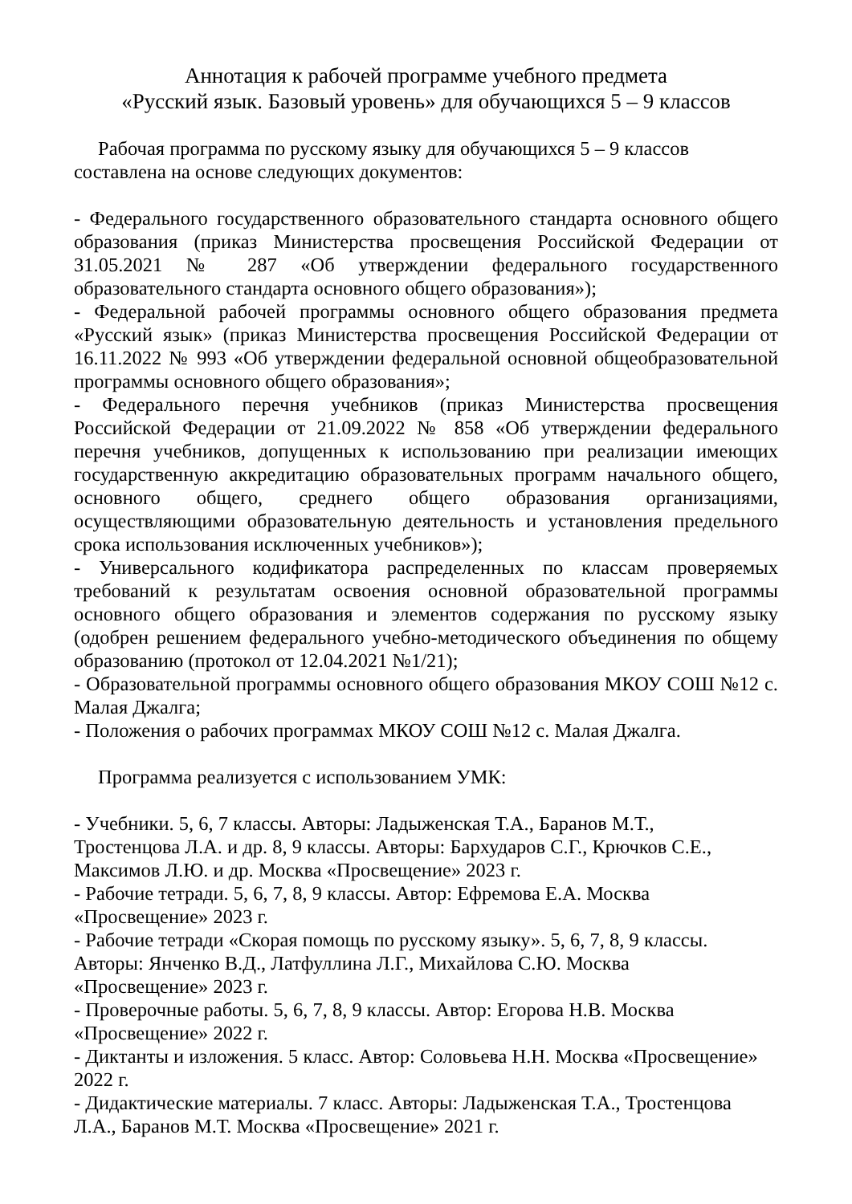Аннотация к рабочей программе учебного предмета
«Русский язык. Базовый уровень» для обучающихся 5 – 9 классов
Рабочая программа по русскому языку для обучающихся 5 – 9 классов
составлена на основе следующих документов:
- Федерального государственного образовательного стандарта основного общего образования (приказ Министерства просвещения Российской Федерации от 31.05.2021 № 287 «Об утверждении федерального государственного образовательного стандарта основного общего образования»);
- Федеральной рабочей программы основного общего образования предмета «Русский язык» (приказ Министерства просвещения Российской Федерации от 16.11.2022 № 993 «Об утверждении федеральной основной общеобразовательной программы основного общего образования»;
- Федерального перечня учебников (приказ Министерства просвещения Российской Федерации от 21.09.2022 № 858 «Об утверждении федерального перечня учебников, допущенных к использованию при реализации имеющих государственную аккредитацию образовательных программ начального общего, основного общего, среднего общего образования организациями, осуществляющими образовательную деятельность и установления предельного срока использования исключенных учебников»);
- Универсального кодификатора распределенных по классам проверяемых требований к результатам освоения основной образовательной программы основного общего образования и элементов содержания по русскому языку (одобрен решением федерального учебно-методического объединения по общему образованию (протокол от 12.04.2021 №1/21);
- Образовательной программы основного общего образования МКОУ СОШ №12 с. Малая Джалга;
- Положения о рабочих программах МКОУ СОШ №12 с. Малая Джалга.
Программа реализуется с использованием УМК:
- Учебники. 5, 6, 7 классы. Авторы: Ладыженская Т.А., Баранов М.Т.,
Тростенцова Л.А. и др. 8, 9 классы. Авторы: Бархударов С.Г., Крючков С.Е.,
Максимов Л.Ю. и др. Москва «Просвещение» 2023 г.
- Рабочие тетради. 5, 6, 7, 8, 9 классы. Автор: Ефремова Е.А. Москва
«Просвещение» 2023 г.
- Рабочие тетради «Скорая помощь по русскому языку». 5, 6, 7, 8, 9 классы.
Авторы: Янченко В.Д., Латфуллина Л.Г., Михайлова С.Ю. Москва
«Просвещение» 2023 г.
- Проверочные работы. 5, 6, 7, 8, 9 классы. Автор: Егорова Н.В. Москва
«Просвещение» 2022 г.
- Диктанты и изложения. 5 класс. Автор: Соловьева Н.Н. Москва «Просвещение»
2022 г.
- Дидактические материалы. 7 класс. Авторы: Ладыженская Т.А., Тростенцова
Л.А., Баранов М.Т. Москва «Просвещение» 2021 г.